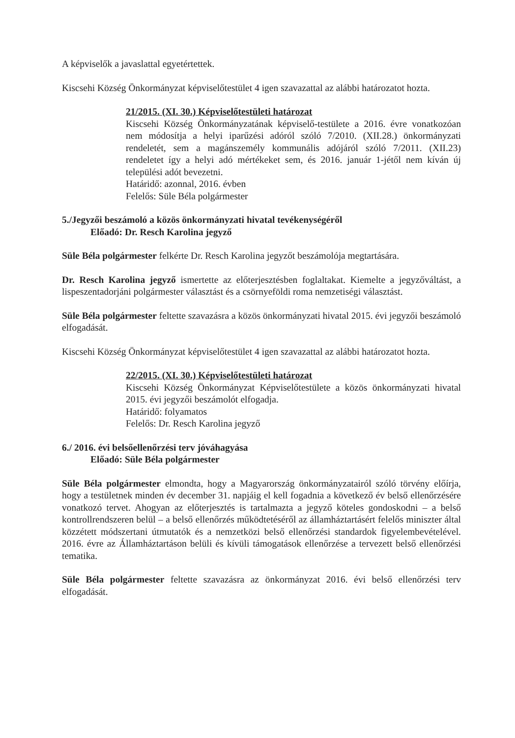A képviselők a javaslattal egyetértettek.
Kiscsehi Község Önkormányzat képviselőtestület 4 igen szavazattal az alábbi határozatot hozta.
21/2015. (XI. 30.) Képviselőtestületi határozat
Kiscsehi Község Önkormányzatának képviselő-testülete a 2016. évre vonatkozóan nem módosítja a helyi iparűzési adóról szóló 7/2010. (XII.28.) önkormányzati rendeletét, sem a magánszemély kommunális adójáról szóló 7/2011. (XII.23) rendeletet így a helyi adó mértékeket sem, és 2016. január 1-jétől nem kíván új települési adót bevezetni.
Határidő: azonnal, 2016. évben
Felelős: Süle Béla polgármester
5./Jegyzői beszámoló a közös önkormányzati hivatal tevékenységéről
Előadó: Dr. Resch Karolina jegyző
Süle Béla polgármester felkérte Dr. Resch Karolina jegyzőt beszámolója megtartására.
Dr. Resch Karolina jegyző ismertette az előterjesztésben foglaltakat. Kiemelte a jegyzőváltást, a lispeszentadorjáni polgármester választást és a csörnyeföldi roma nemzetiségi választást.
Süle Béla polgármester feltette szavazásra a közös önkormányzati hivatal 2015. évi jegyzői beszámoló elfogadását.
Kiscsehi Község Önkormányzat képviselőtestület 4 igen szavazattal az alábbi határozatot hozta.
22/2015. (XI. 30.) Képviselőtestületi határozat
Kiscsehi Község Önkormányzat Képviselőtestülete a közös önkormányzati hivatal 2015. évi jegyzői beszámolót elfogadja.
Határidő: folyamatos
Felelős: Dr. Resch Karolina jegyző
6./ 2016. évi belsőellenőrzési terv jóváhagyása
Előadó: Süle Béla polgármester
Süle Béla polgármester elmondta, hogy a Magyarország önkormányzatairól szóló törvény előírja, hogy a testületnek minden év december 31. napjáig el kell fogadnia a következő év belső ellenőrzésére vonatkozó tervet. Ahogyan az előterjesztés is tartalmazta a jegyző köteles gondoskodni – a belső kontrollrendszeren belül – a belső ellenőrzés működtetéséről az államháztartásért felelős miniszter által közzétett módszertani útmutatók és a nemzetközi belső ellenőrzési standardok figyelembevételével. 2016. évre az Államháztartáson belüli és kívüli támogatások ellenőrzése a tervezett belső ellenőrzési tematika.
Süle Béla polgármester feltette szavazásra az önkormányzat 2016. évi belső ellenőrzési terv elfogadását.